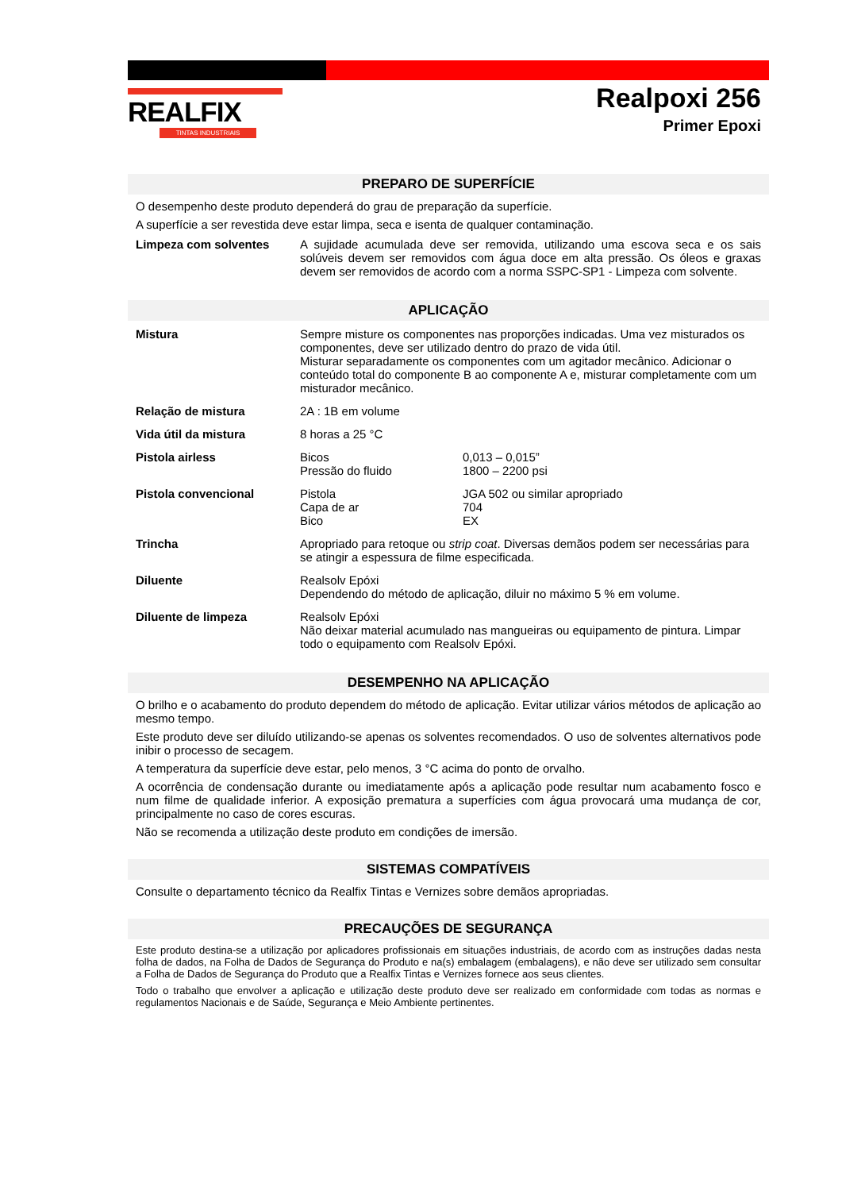REALFIX
TINTAS INDUSTRIAIS
Realpoxi 256
Primer Epoxi
PREPARO DE SUPERFÍCIE
O desempenho deste produto dependerá do grau de preparação da superfície.
A superfície a ser revestida deve estar limpa, seca e isenta de qualquer contaminação.
| Limpeza com solventes | A sujidade acumulada deve ser removida, utilizando uma escova seca e os sais solúveis devem ser removidos com água doce em alta pressão. Os óleos e graxas devem ser removidos de acordo com a norma SSPC-SP1 - Limpeza com solvente. |
APLICAÇÃO
| Mistura | Sempre misture os componentes nas proporções indicadas. Uma vez misturados os componentes, deve ser utilizado dentro do prazo de vida útil. Misturar separadamente os componentes com um agitador mecânico. Adicionar o conteúdo total do componente B ao componente A e, misturar completamente com um misturador mecânico. | |
| Relação de mistura | 2A : 1B em volume | |
| Vida útil da mistura | 8 horas a 25 °C | |
| Pistola airless | Bicos Pressão do fluido | 0,013 – 0,015” 1800 – 2200 psi |
| Pistola convencional | Pistola Capa de ar Bico | JGA 502 ou similar apropriado 704 EX |
| Trincha | Apropriado para retoque ou strip coat . Diversas demãos podem ser necessárias para se atingir a espessura de filme especificada. | |
| Diluente | Realsolv Epóxi Dependendo do método de aplicação, diluir no máximo 5 % em volume. | |
| Diluente de limpeza | Realsolv Epóxi Não deixar material acumulado nas mangueiras ou equipamento de pintura. Limpar todo o equipamento com Realsolv Epóxi. | |
DESEMPENHO NA APLICAÇÃO
O brilho e o acabamento do produto dependem do método de aplicação. Evitar utilizar vários métodos de aplicação ao mesmo tempo.
Este produto deve ser diluído utilizando-se apenas os solventes recomendados. O uso de solventes alternativos pode inibir o processo de secagem.
A temperatura da superfície deve estar, pelo menos, 3 °C acima do ponto de orvalho.
A ocorrência de condensação durante ou imediatamente após a aplicação pode resultar num acabamento fosco e num filme de qualidade inferior. A exposição prematura a superfícies com água provocará uma mudança de cor, principalmente no caso de cores escuras.
Não se recomenda a utilização deste produto em condições de imersão.
SISTEMAS COMPATÍVEIS
Consulte o departamento técnico da Realfix Tintas e Vernizes sobre demãos apropriadas.
PRECAUÇÕES DE SEGURANÇA
Este produto destina-se a utilização por aplicadores profissionais em situações industriais, de acordo com as instruções dadas nesta folha de dados, na Folha de Dados de Segurança do Produto e na(s) embalagem (embalagens), e não deve ser utilizado sem consultar a Folha de Dados de Segurança do Produto que a Realfix Tintas e Vernizes fornece aos seus clientes.
Todo o trabalho que envolver a aplicação e utilização deste produto deve ser realizado em conformidade com todas as normas e regulamentos Nacionais e de Saúde, Segurança e Meio Ambiente pertinentes.